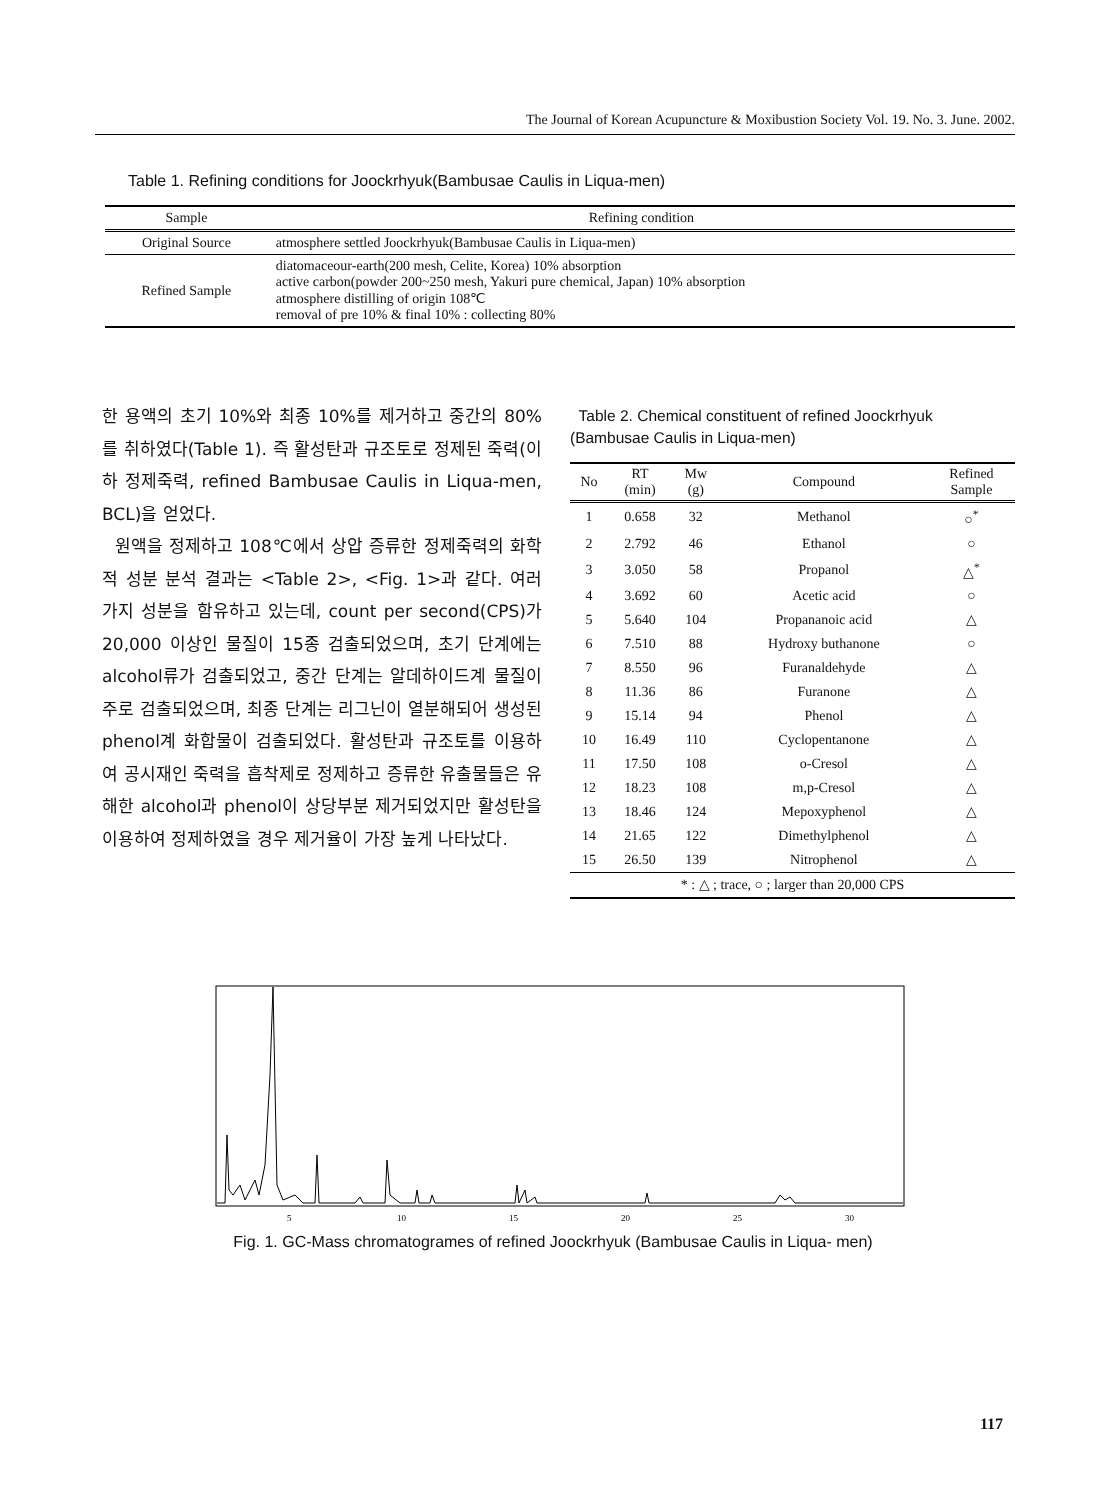The Journal of Korean Acupuncture & Moxibustion Society Vol. 19. No. 3. June. 2002.
Table 1. Refining conditions for Joockrhyuk(Bambusae Caulis in Liqua-men)
| Sample | Refining condition |
| --- | --- |
| Original Source | atmosphere settled Joockrhyuk(Bambusae Caulis in Liqua-men) |
| Refined Sample | diatomaceour-earth(200 mesh, Celite, Korea) 10% absorption active carbon(powder 200~250 mesh, Yakuri pure chemical, Japan) 10% absorption atmosphere distilling of origin 108℃ removal of pre 10% & final 10% : collecting 80% |
한 용액의 초기 10%와 최종 10%를 제거하고 중간의 80%를 취하였다(Table 1). 즉 활성탄과 규조토로 정제된 죽력(이하 정제죽력, refined Bambusae Caulis in Liqua-men, BCL)을 얻었다.
원액을 정제하고 108℃에서 상압 증류한 정제죽력의 화학적 성분 분석 결과는 <Table 2>, <Fig. 1>과 같다. 여러 가지 성분을 함유하고 있는데, count per second(CPS)가 20,000 이상인 물질이 15종 검출되었으며, 초기 단계에는 alcohol류가 검출되었고, 중간 단계는 알데하이드계 물질이 주로 검출되었으며, 최종 단계는 리그닌이 열분해되어 생성된 phenol계 화합물이 검출되었다. 활성탄과 규조토를 이용하여 공시재인 죽력을 흡착제로 정제하고 증류한 유출물들은 유해한 alcohol과 phenol이 상당부분 제거되었지만 활성탄을 이용하여 정제하였을 경우 제거율이 가장 높게 나타났다.
Table 2. Chemical constituent of refined Joockrhyuk (Bambusae Caulis in Liqua-men)
| No | RT (min) | Mw (g) | Compound | Refined Sample |
| --- | --- | --- | --- | --- |
| 1 | 0.658 | 32 | Methanol | ○<sup>*</sup> |
| 2 | 2.792 | 46 | Ethanol | ○ |
| 3 | 3.050 | 58 | Propanol | △<sup>*</sup> |
| 4 | 3.692 | 60 | Acetic acid | ○ |
| 5 | 5.640 | 104 | Propananoic acid | △ |
| 6 | 7.510 | 88 | Hydroxy buthanone | ○ |
| 7 | 8.550 | 96 | Furanaldehyde | △ |
| 8 | 11.36 | 86 | Furanone | △ |
| 9 | 15.14 | 94 | Phenol | △ |
| 10 | 16.49 | 110 | Cyclopentanone | △ |
| 11 | 17.50 | 108 | o-Cresol | △ |
| 12 | 18.23 | 108 | m,p-Cresol | △ |
| 13 | 18.46 | 124 | Mepoxyphenol | △ |
| 14 | 21.65 | 122 | Dimethylphenol | △ |
| 15 | 26.50 | 139 | Nitrophenol | △ |
| * : △ ; trace, ○ ; larger than 20,000 CPS | | | | |
5
10
15
20
25
30
Fig. 1. GC-Mass chromatogrames of refined Joockrhyuk (Bambusae Caulis in Liqua- men)
117